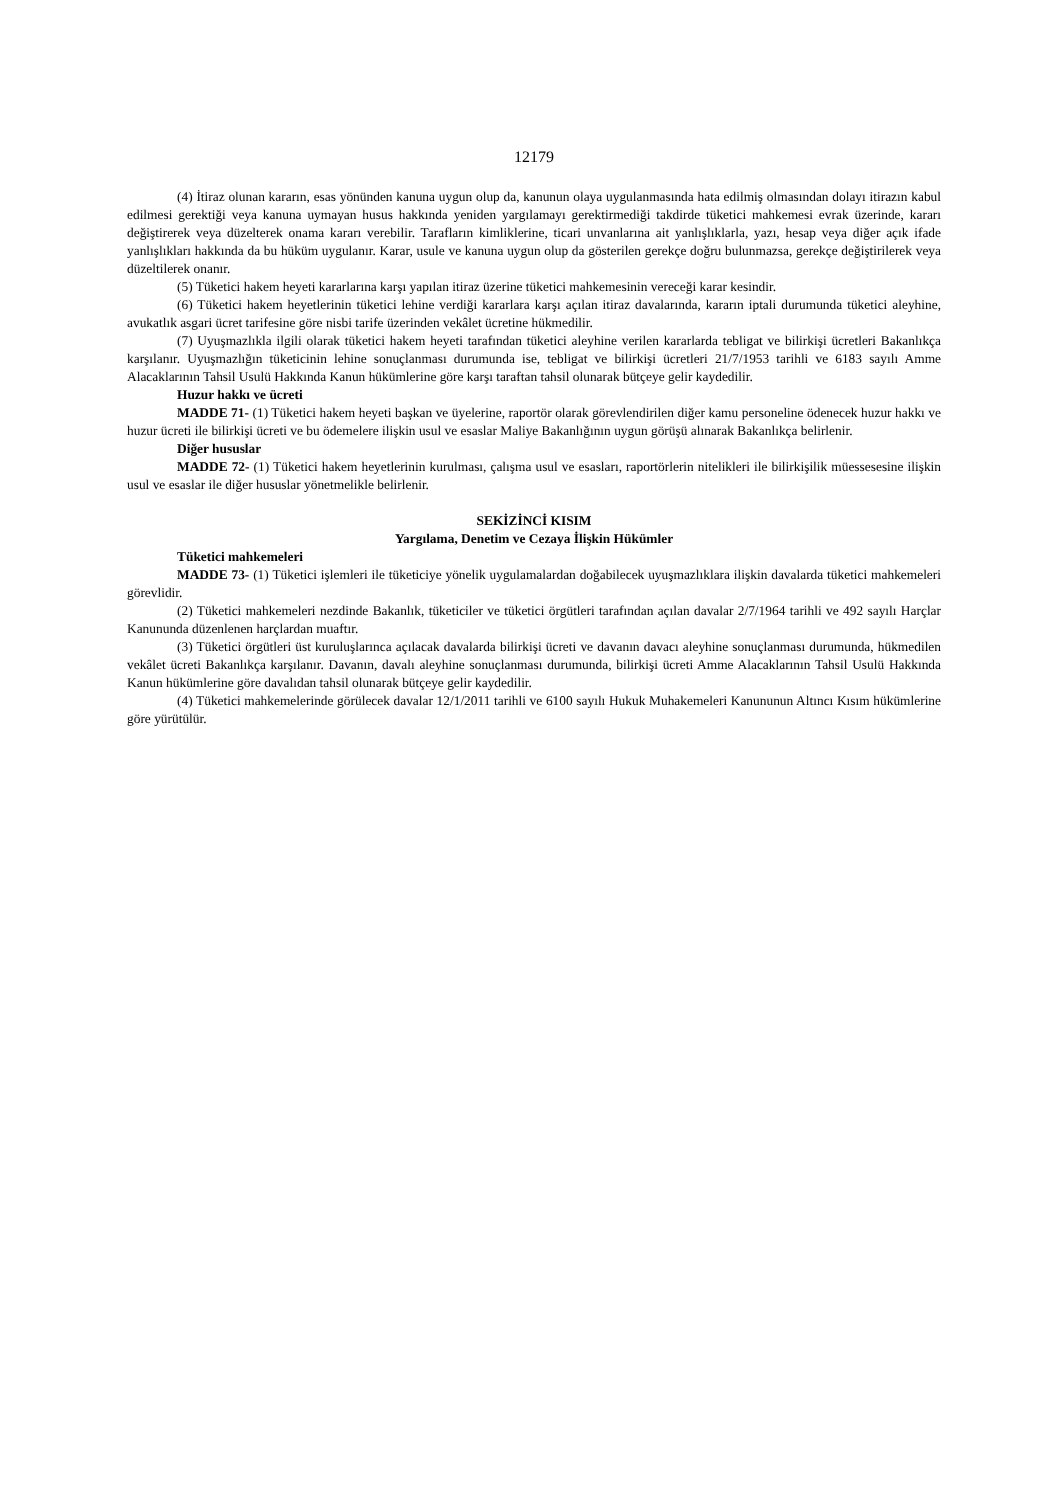12179
(4) İtiraz olunan kararın, esas yönünden kanuna uygun olup da, kanunun olaya uygulanmasında hata edilmiş olmasından dolayı itirazın kabul edilmesi gerektiği veya kanuna uymayan husus hakkında yeniden yargılamayı gerektirmediği takdirde tüketici mahkemesi evrak üzerinde, kararı değiştirerek veya düzelterek onama kararı verebilir. Tarafların kimliklerine, ticari unvanlarına ait yanlışlıklarla, yazı, hesap veya diğer açık ifade yanlışlıkları hakkında da bu hüküm uygulanır. Karar, usule ve kanuna uygun olup da gösterilen gerekçe doğru bulunmazsa, gerekçe değiştirilerek veya düzeltilerek onanır.
(5) Tüketici hakem heyeti kararlarına karşı yapılan itiraz üzerine tüketici mahkemesinin vereceği karar kesindir.
(6) Tüketici hakem heyetlerinin tüketici lehine verdiği kararlara karşı açılan itiraz davalarında, kararın iptali durumunda tüketici aleyhine, avukatlık asgari ücret tarifesine göre nisbi tarife üzerinden vekâlet ücretine hükmedilir.
(7) Uyuşmazlıkla ilgili olarak tüketici hakem heyeti tarafından tüketici aleyhine verilen kararlarda tebligat ve bilirkişi ücretleri Bakanlıkça karşılanır. Uyuşmazlığın tüketicinin lehine sonuçlanması durumunda ise, tebligat ve bilirkişi ücretleri 21/7/1953 tarihli ve 6183 sayılı Amme Alacaklarının Tahsil Usulü Hakkında Kanun hükümlerine göre karşı taraftan tahsil olunarak bütçeye gelir kaydedilir.
Huzur hakkı ve ücreti
MADDE 71- (1) Tüketici hakem heyeti başkan ve üyelerine, raportör olarak görevlendirilen diğer kamu personeline ödenecek huzur hakkı ve huzur ücreti ile bilirkişi ücreti ve bu ödemelere ilişkin usul ve esaslar Maliye Bakanlığının uygun görüşü alınarak Bakanlıkça belirlenir.
Diğer hususlar
MADDE 72- (1) Tüketici hakem heyetlerinin kurulması, çalışma usul ve esasları, raportörlerin nitelikleri ile bilirkişilik müessesesine ilişkin usul ve esaslar ile diğer hususlar yönetmelikle belirlenir.
SEKİZİNCİ KISIM
Yargılama, Denetim ve Cezaya İlişkin Hükümler
Tüketici mahkemeleri
MADDE 73- (1) Tüketici işlemleri ile tüketiciye yönelik uygulamalardan doğabilecek uyuşmazlıklara ilişkin davalarda tüketici mahkemeleri görevlidir.
(2) Tüketici mahkemeleri nezdinde Bakanlık, tüketiciler ve tüketici örgütleri tarafından açılan davalar 2/7/1964 tarihli ve 492 sayılı Harçlar Kanununda düzenlenen harçlardan muaftır.
(3) Tüketici örgütleri üst kuruluşlarınca açılacak davalarda bilirkişi ücreti ve davanın davacı aleyhine sonuçlanması durumunda, hükmedilen vekâlet ücreti Bakanlıkça karşılanır. Davanın, davalı aleyhine sonuçlanması durumunda, bilirkişi ücreti Amme Alacaklarının Tahsil Usulü Hakkında Kanun hükümlerine göre davalıdan tahsil olunarak bütçeye gelir kaydedilir.
(4) Tüketici mahkemelerinde görülecek davalar 12/1/2011 tarihli ve 6100 sayılı Hukuk Muhakemeleri Kanununun Altıncı Kısım hükümlerine göre yürütülür.